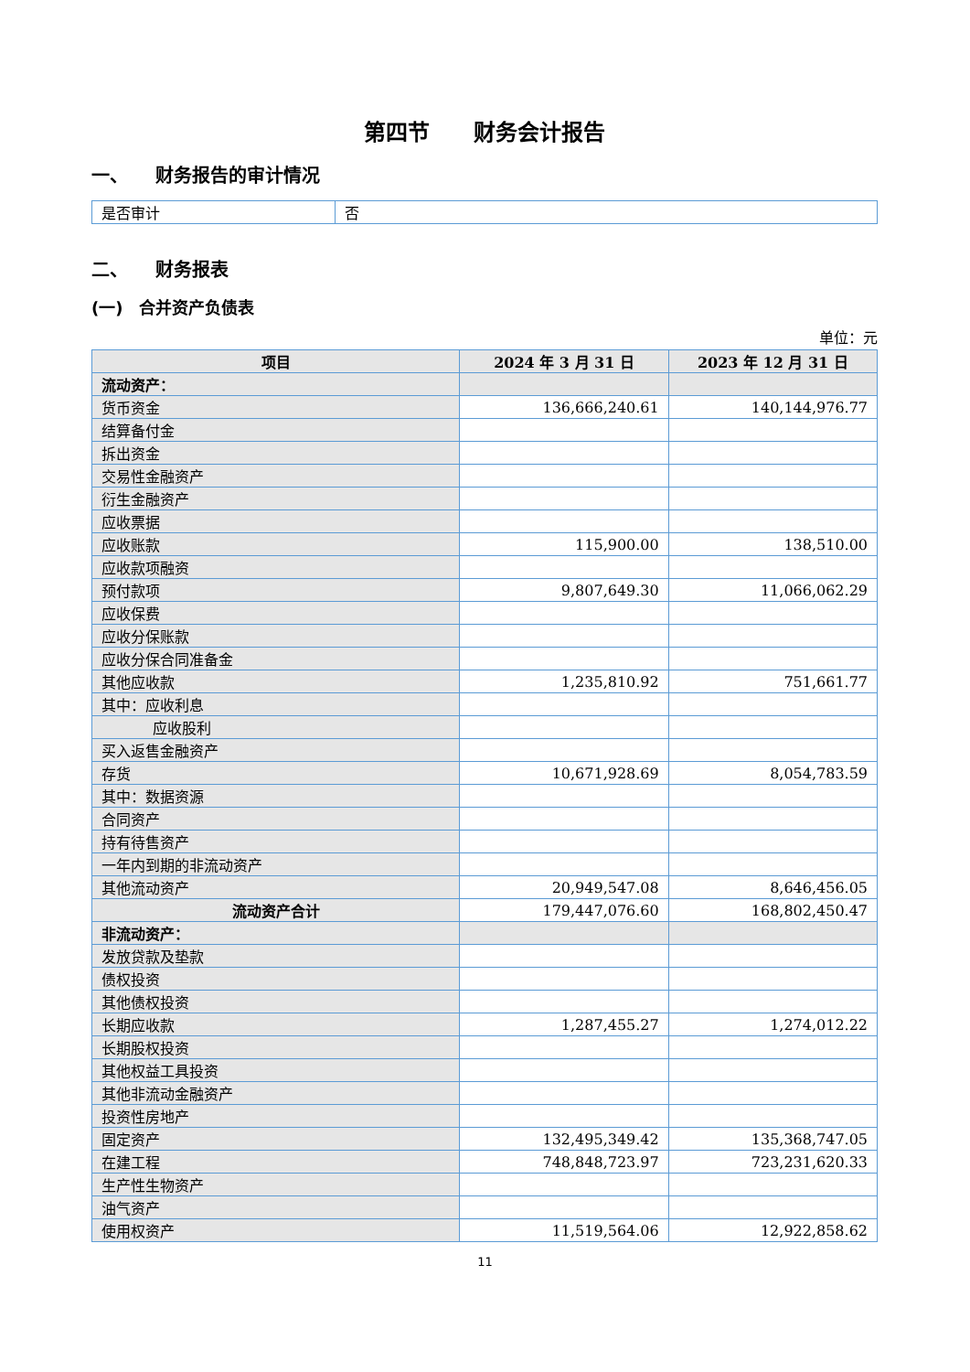第四节　　财务会计报告
一、　　财务报告的审计情况
| 是否审计 | 否 |
二、　　财务报表
(一)　合并资产负债表
单位：元
| 项目 | 2024 年 3 月 31 日 | 2023 年 12 月 31 日 |
| --- | --- | --- |
| 流动资产： | | |
| 货币资金 | 136,666,240.61 | 140,144,976.77 |
| 结算备付金 | | |
| 拆出资金 | | |
| 交易性金融资产 | | |
| 衍生金融资产 | | |
| 应收票据 | | |
| 应收账款 | 115,900.00 | 138,510.00 |
| 应收款项融资 | | |
| 预付款项 | 9,807,649.30 | 11,066,062.29 |
| 应收保费 | | |
| 应收分保账款 | | |
| 应收分保合同准备金 | | |
| 其他应收款 | 1,235,810.92 | 751,661.77 |
| 其中：应收利息 | | |
| 应收股利 | | |
| 买入返售金融资产 | | |
| 存货 | 10,671,928.69 | 8,054,783.59 |
| 其中：数据资源 | | |
| 合同资产 | | |
| 持有待售资产 | | |
| 一年内到期的非流动资产 | | |
| 其他流动资产 | 20,949,547.08 | 8,646,456.05 |
| 流动资产合计 | 179,447,076.60 | 168,802,450.47 |
| 非流动资产： | | |
| 发放贷款及垫款 | | |
| 债权投资 | | |
| 其他债权投资 | | |
| 长期应收款 | 1,287,455.27 | 1,274,012.22 |
| 长期股权投资 | | |
| 其他权益工具投资 | | |
| 其他非流动金融资产 | | |
| 投资性房地产 | | |
| 固定资产 | 132,495,349.42 | 135,368,747.05 |
| 在建工程 | 748,848,723.97 | 723,231,620.33 |
| 生产性生物资产 | | |
| 油气资产 | | |
| 使用权资产 | 11,519,564.06 | 12,922,858.62 |
11